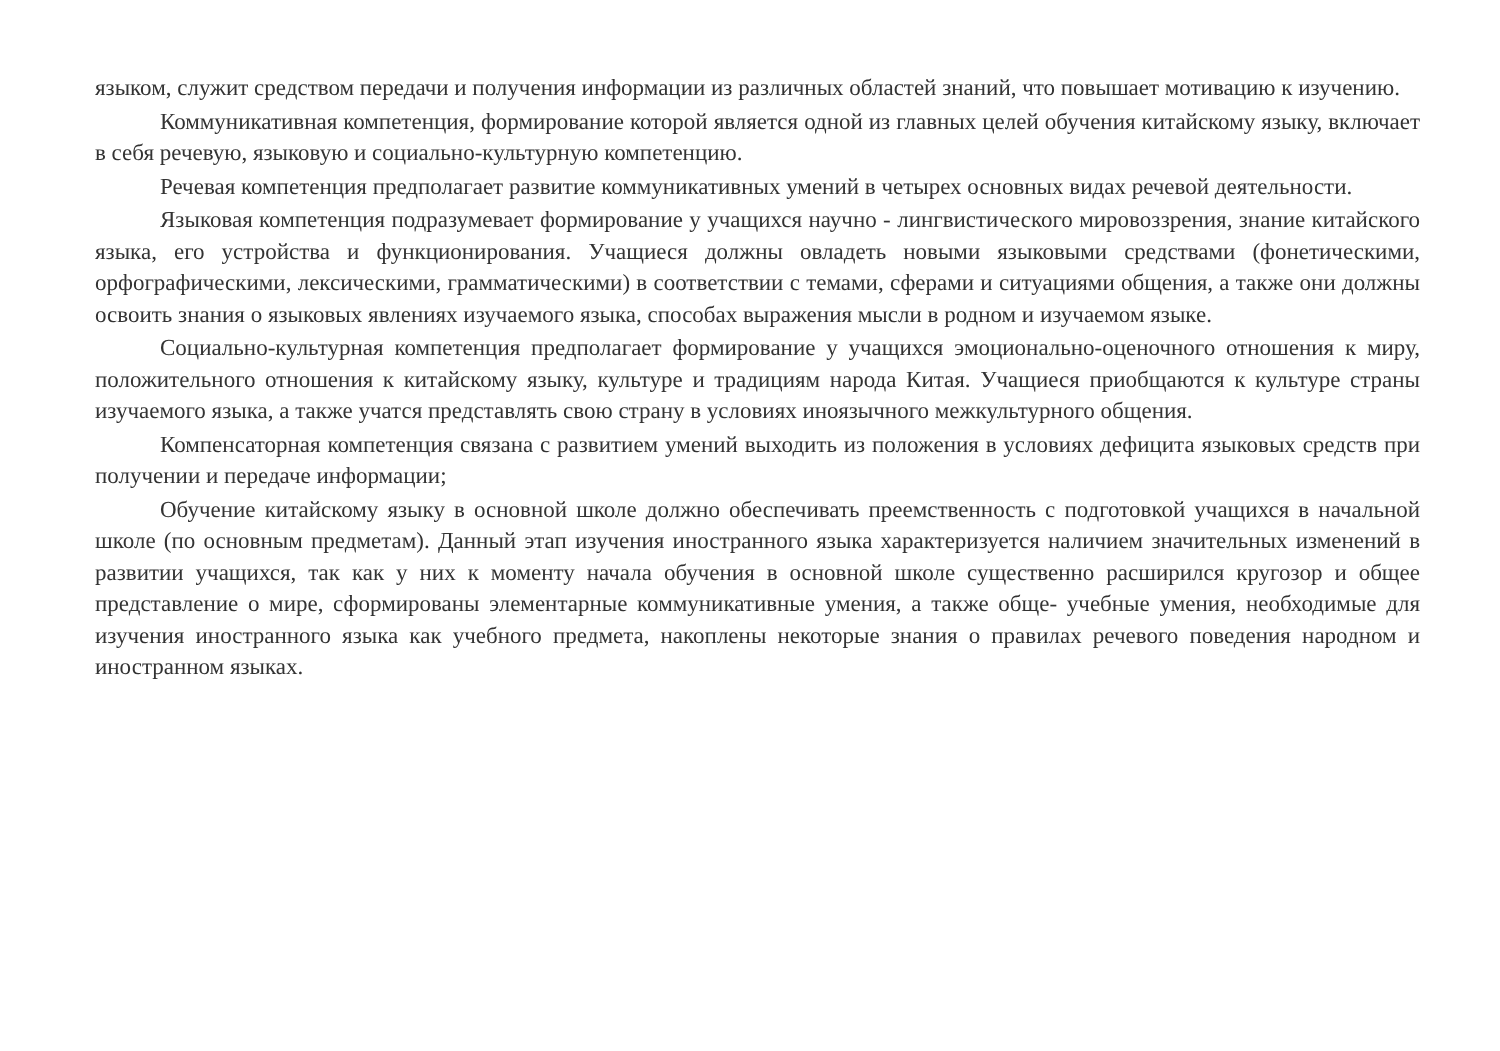языком, служит средством передачи и получения информации из различных областей знаний, что повышает мотивацию к изучению.
Коммуникативная компетенция, формирование которой является одной из главных целей обучения китайскому языку, включает в себя речевую, языковую и социально-культурную компетенцию.
Речевая компетенция предполагает развитие коммуникативных умений в четырех основных видах речевой деятельности.
Языковая компетенция подразумевает формирование у учащихся научно - лингвистического мировоззрения, знание китайского языка, его устройства и функционирования. Учащиеся должны овладеть новыми языковыми средствами (фонетическими, орфографическими, лексическими, грамматическими) в соответствии с темами, сферами и ситуациями общения, а также они должны освоить знания о языковых явлениях изучаемого языка, способах выражения мысли в родном и изучаемом языке.
Социально-культурная компетенция предполагает формирование у учащихся эмоционально-оценочного отношения к миру, положительного отношения к китайскому языку, культуре и традициям народа Китая. Учащиеся приобщаются к культуре страны изучаемого языка, а также учатся представлять свою страну в условиях иноязычного межкультурного общения.
Компенсаторная компетенция связана с развитием умений выходить из положения в условиях дефицита языковых средств при получении и передаче информации;
Обучение китайскому языку в основной школе должно обеспечивать преемственность с подготовкой учащихся в начальной школе (по основным предметам). Данный этап изучения иностранного языка характеризуется наличием значительных изменений в развитии учащихся, так как у них к моменту начала обучения в основной школе существенно расширился кругозор и общее представление о мире, сформированы элементарные коммуникативные умения, а также обще- учебные умения, необходимые для изучения иностранного языка как учебного предмета, накоплены некоторые знания о правилах речевого поведения народном и иностранном языках.